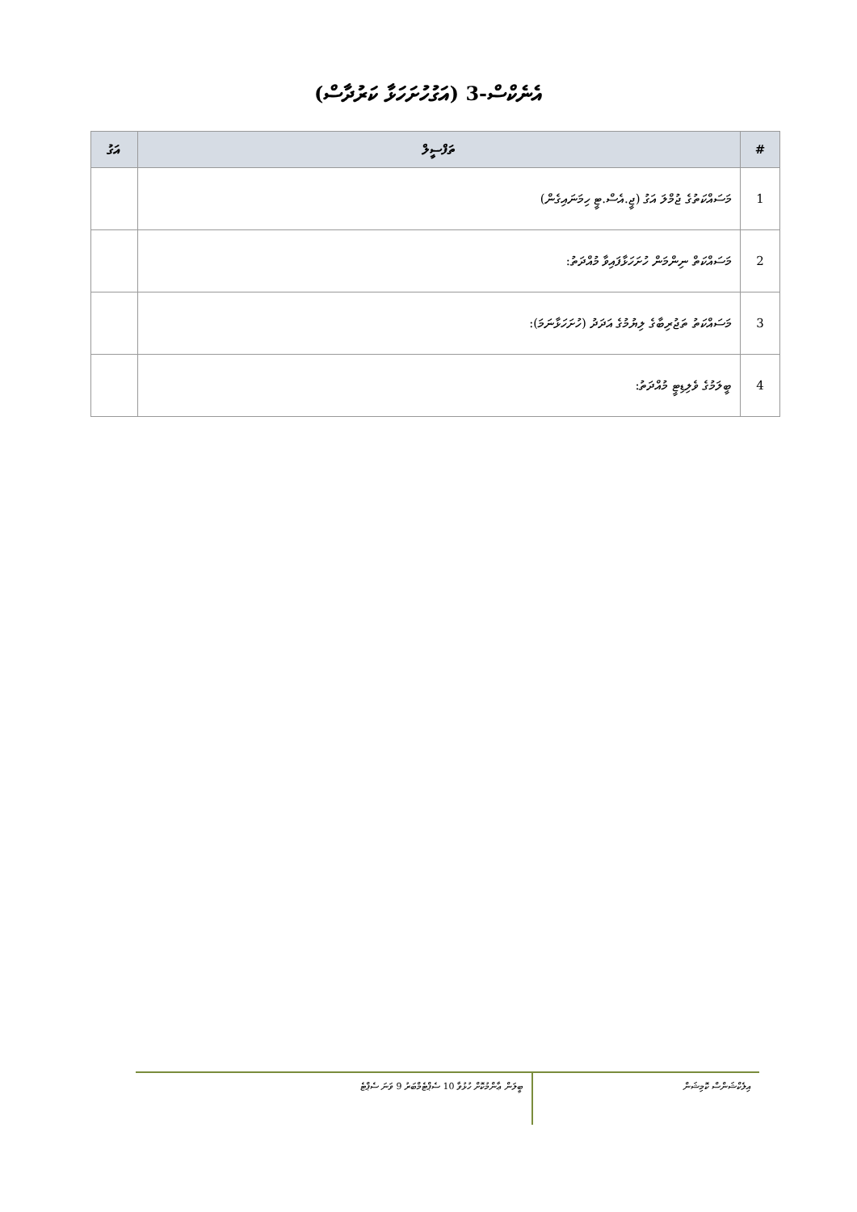އެނެކްސް-3 (އަގުހުށަހަޅާ ކަރުދާސް)
| # | ތަފްސީލް | އަގު |
| --- | --- | --- |
| 1 | މަސައްކަތުގެ ޖުމްލަ އަގު (ޖީ.އެސް.ޓީ ހިމަނައިގެން) | |
| 2 | މަސައްކަތް ނިންމަން ހުށަހަޅާފައިވާ މުއްދަތު: | |
| 3 | މަސައްކަތު ތަޖުރިބާގެ ލިޔުމުގެ އަދަދު (ހުށަހަޅާނަމަ): | |
| 4 | ބީލަމުގެ ވެލިޑިޓީ މުއްދަތު: | |
އިލެކްޝަންސް ކޮމިޝަން
ބީލަން ޢާންމުކޮށް ހުޅުވާ 10 ސެޕްޓެމްބަރު 9 ވަނަ ސެޕްޓެ